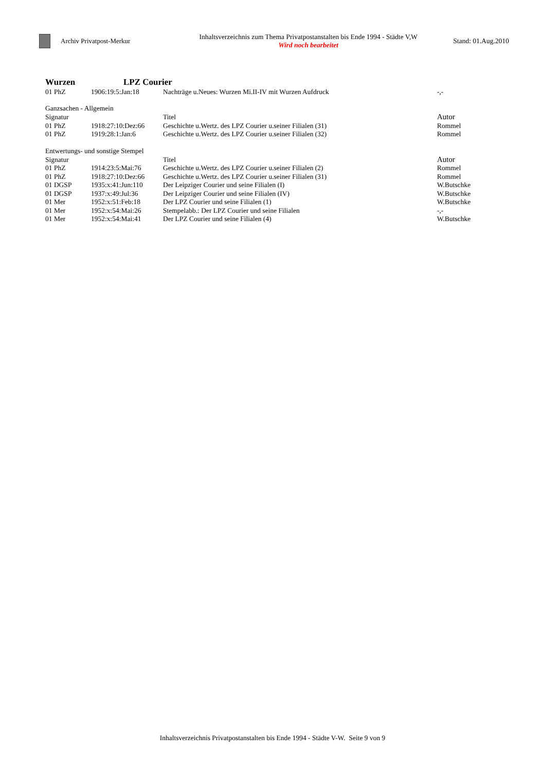Archiv Privatpost-Merkur
Inhaltsverzeichnis zum Thema Privatpostanstalten bis Ende 1994 - Städte V,W
Wird noch bearbeitet
Stand: 01.Aug.2010
Wurzen LPZ Courier
| 01 PhZ | 1906:19:5:Jan:18 | Nachträge u.Neues: Wurzen Mi.II-IV mit Wurzen Aufdruck | -,- |
| Ganzsachen - Allgemein | | | |
| Signatur | | Titel | Autor |
| 01 PhZ | 1918:27:10:Dez:66 | Geschichte u.Wertz. des LPZ Courier u.seiner Filialen (31) | Rommel |
| 01 PhZ | 1919:28:1:Jan:6 | Geschichte u.Wertz. des LPZ Courier u.seiner Filialen (32) | Rommel |
| Entwertungs- und sonstige Stempel | | | |
| Signatur | | Titel | Autor |
| 01 PhZ | 1914:23:5:Mai:76 | Geschichte u.Wertz. des LPZ Courier u.seiner Filialen (2) | Rommel |
| 01 PhZ | 1918:27:10:Dez:66 | Geschichte u.Wertz. des LPZ Courier u.seiner Filialen (31) | Rommel |
| 01 DGSP | 1935:x:41:Jun:110 | Der Leipziger Courier und seine Filialen (I) | W.Butschke |
| 01 DGSP | 1937:x:49:Jul:36 | Der Leipziger Courier und seine Filialen (IV) | W.Butschke |
| 01 Mer | 1952:x:51:Feb:18 | Der LPZ Courier und seine Filialen (1) | W.Butschke |
| 01 Mer | 1952:x:54:Mai:26 | Stempelabb.: Der LPZ Courier und seine Filialen | -,- |
| 01 Mer | 1952:x:54:Mai:41 | Der LPZ Courier und seine Filialen (4) | W.Butschke |
Inhaltsverzeichnis Privatpostanstalten bis Ende 1994 - Städte V-W. Seite 9 von 9